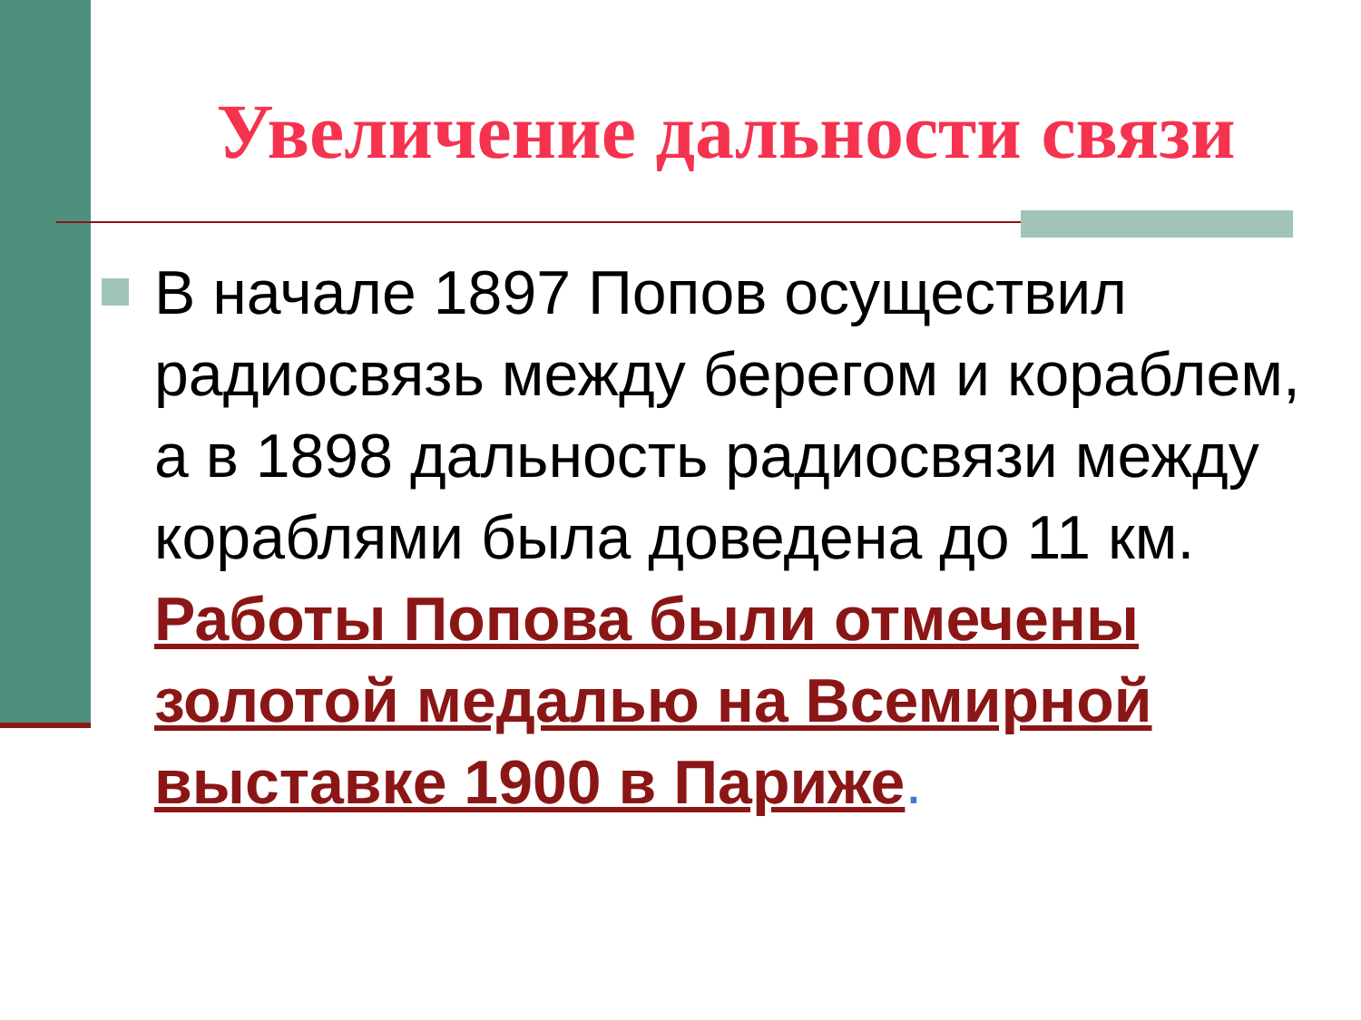Увеличение дальности связи
В начале 1897 Попов осуществил радиосвязь между берегом и кораблем, а в 1898 дальность радиосвязи между кораблями была доведена до 11 км. Работы Попова были отмечены золотой медалью на Всемирной выставке 1900 в Париже.